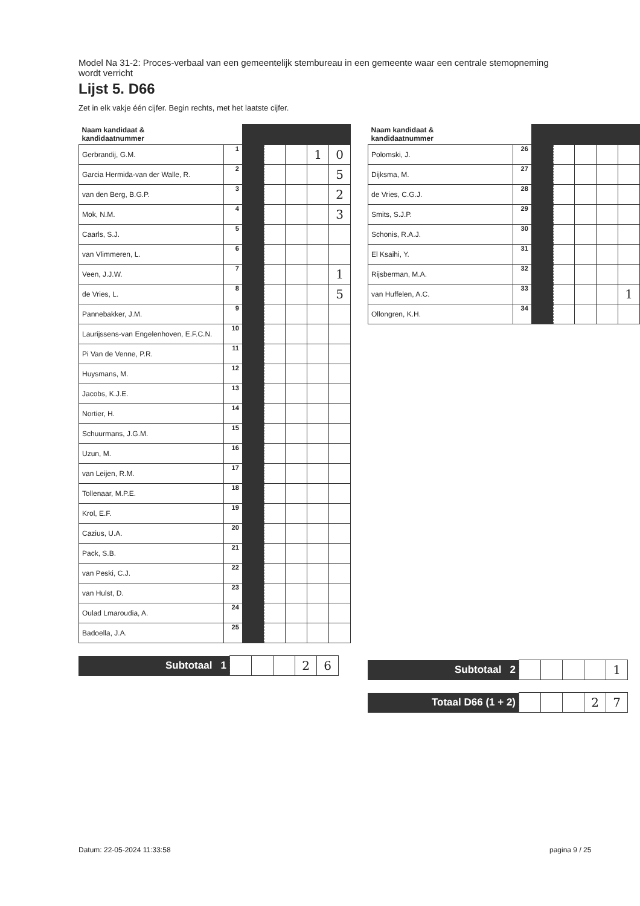Model Na 31-2: Proces-verbaal van een gemeentelijk stembureau in een gemeente waar een centrale stemopneming wordt verricht
Lijst 5. D66
Zet in elk vakje één cijfer. Begin rechts, met het laatste cijfer.
| Naam kandidaat & kandidaatnummer | | | | | | |
| Gerbrandij, G.M. | 1 | | | | 1 | 0 |
| Garcia Hermida-van der Walle, R. | 2 | | | | | 5 |
| van den Berg, B.G.P. | 3 | | | | | 2 |
| Mok, N.M. | 4 | | | | | 3 |
| Caarls, S.J. | 5 | | | | | |
| van Vlimmeren, L. | 6 | | | | | |
| Veen, J.J.W. | 7 | | | | | 1 |
| de Vries, L. | 8 | | | | | 5 |
| Pannebakker, J.M. | 9 | | | | | |
| Laurijssens-van Engelenhoven, E.F.C.N. | 10 | | | | | |
| Pi Van de Venne, P.R. | 11 | | | | | |
| Huysmans, M. | 12 | | | | | |
| Jacobs, K.J.E. | 13 | | | | | |
| Nortier, H. | 14 | | | | | |
| Schuurmans, J.G.M. | 15 | | | | | |
| Uzun, M. | 16 | | | | | |
| van Leijen, R.M. | 17 | | | | | |
| Tollenaar, M.P.E. | 18 | | | | | |
| Krol, E.F. | 19 | | | | | |
| Cazius, U.A. | 20 | | | | | |
| Pack, S.B. | 21 | | | | | |
| van Peski, C.J. | 22 | | | | | |
| van Hulst, D. | 23 | | | | | |
| Oulad Lmaroudia, A. | 24 | | | | | |
| Badoella, J.A. | 25 | | | | | |
| Subtotaal 1 | | | | 2 | 6 |
| Naam kandidaat & kandidaatnummer | | | | | | |
| Polomski, J. | 26 | | | | | |
| Dijksma, M. | 27 | | | | | |
| de Vries, C.G.J. | 28 | | | | | |
| Smits, S.J.P. | 29 | | | | | |
| Schonis, R.A.J. | 30 | | | | | |
| El Ksaihi, Y. | 31 | | | | | |
| Rijsberman, M.A. | 32 | | | | | |
| van Huffelen, A.C. | 33 | | | | | 1 |
| Ollongren, K.H. | 34 | | | | | |
| Subtotaal 2 | | | | | 1 |
| Totaal D66 (1 + 2) | | | | 2 | 7 |
Datum: 22-05-2024 11:33:58 pagina 9 / 25